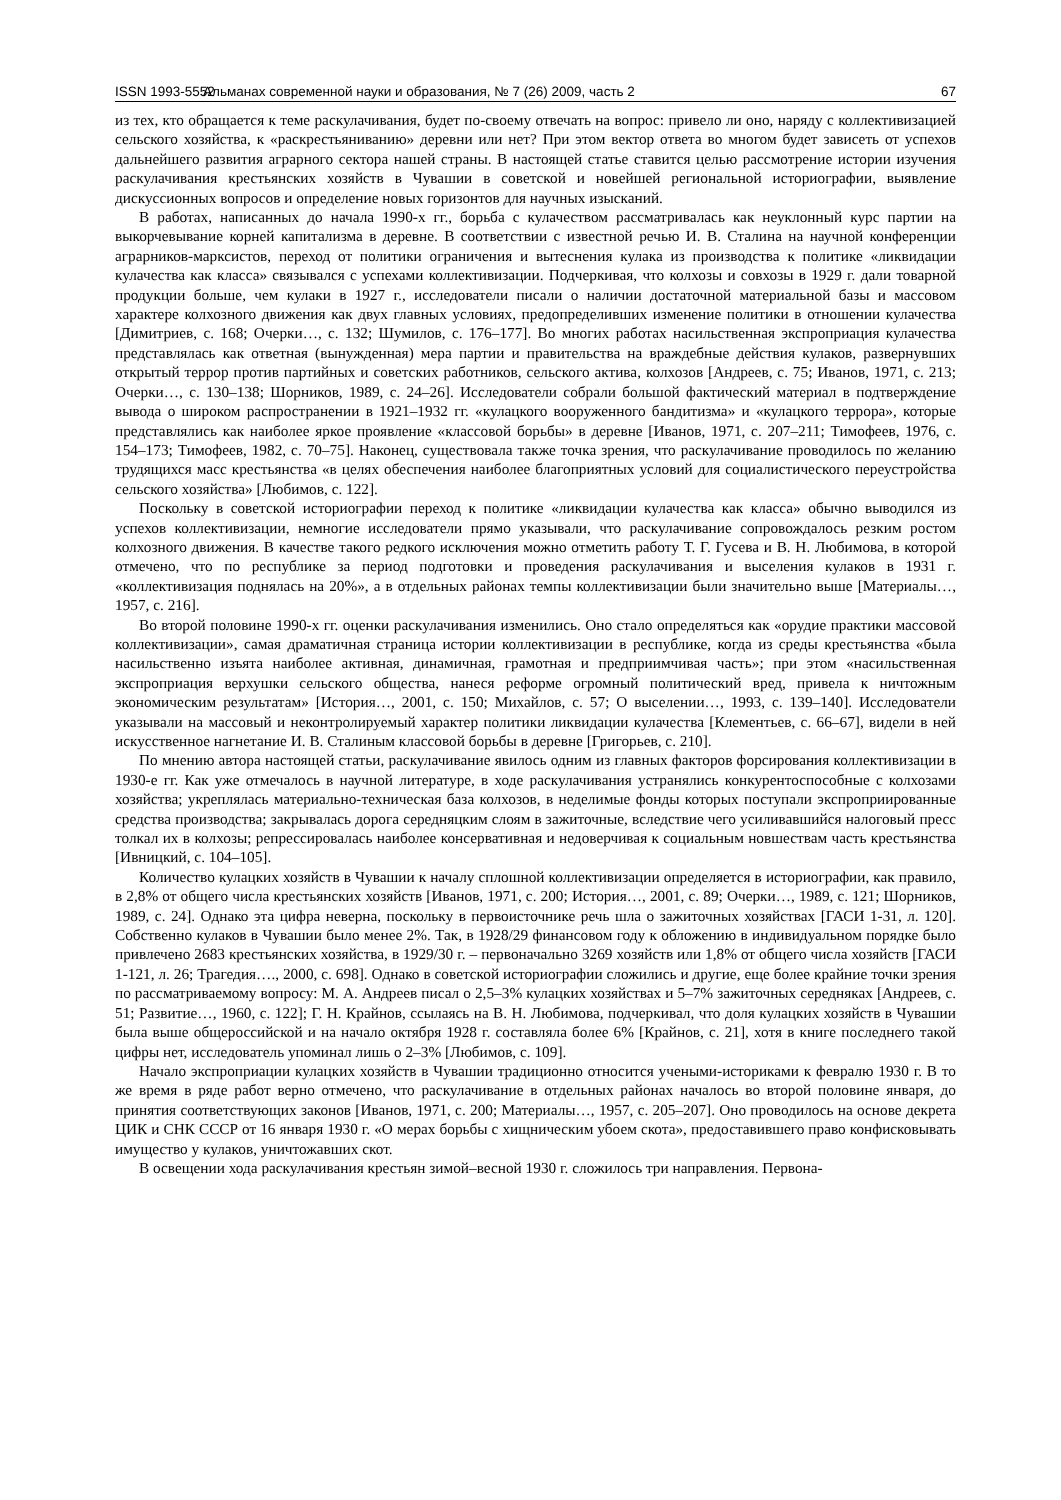ISSN 1993-5552 Альманах современной науки и образования, № 7 (26) 2009, часть 2 67
из тех, кто обращается к теме раскулачивания, будет по-своему отвечать на вопрос: привело ли оно, наряду с коллективизацией сельского хозяйства, к «раскрестьяниванию» деревни или нет? При этом вектор ответа во многом будет зависеть от успехов дальнейшего развития аграрного сектора нашей страны. В настоящей статье ставится целью рассмотрение истории изучения раскулачивания крестьянских хозяйств в Чувашии в советской и новейшей региональной историографии, выявление дискуссионных вопросов и определение новых горизонтов для научных изысканий.
В работах, написанных до начала 1990-х гг., борьба с кулачеством рассматривалась как неуклонный курс партии на выкорчевывание корней капитализма в деревне. В соответствии с известной речью И. В. Сталина на научной конференции аграрников-марксистов, переход от политики ограничения и вытеснения кулака из производства к политике «ликвидации кулачества как класса» связывался с успехами коллективизации. Подчеркивая, что колхозы и совхозы в 1929 г. дали товарной продукции больше, чем кулаки в 1927 г., исследователи писали о наличии достаточной материальной базы и массовом характере колхозного движения как двух главных условиях, предопределивших изменение политики в отношении кулачества [Димитриев, с. 168; Очерки…, с. 132; Шумилов, с. 176–177]. Во многих работах насильственная экспроприация кулачества представлялась как ответная (вынужденная) мера партии и правительства на враждебные действия кулаков, развернувших открытый террор против партийных и советских работников, сельского актива, колхозов [Андреев, с. 75; Иванов, 1971, с. 213; Очерки…, с. 130–138; Шорников, 1989, с. 24–26]. Исследователи собрали большой фактический материал в подтверждение вывода о широком распространении в 1921–1932 гг. «кулацкого вооруженного бандитизма» и «кулацкого террора», которые представлялись как наиболее яркое проявление «классовой борьбы» в деревне [Иванов, 1971, с. 207–211; Тимофеев, 1976, с. 154–173; Тимофеев, 1982, с. 70–75]. Наконец, существовала также точка зрения, что раскулачивание проводилось по желанию трудящихся масс крестьянства «в целях обеспечения наиболее благоприятных условий для социалистического переустройства сельского хозяйства» [Любимов, с. 122].
Поскольку в советской историографии переход к политике «ликвидации кулачества как класса» обычно выводился из успехов коллективизации, немногие исследователи прямо указывали, что раскулачивание сопровождалось резким ростом колхозного движения. В качестве такого редкого исключения можно отметить работу Т. Г. Гусева и В. Н. Любимова, в которой отмечено, что по республике за период подготовки и проведения раскулачивания и выселения кулаков в 1931 г. «коллективизация поднялась на 20%», а в отдельных районах темпы коллективизации были значительно выше [Материалы…, 1957, с. 216].
Во второй половине 1990-х гг. оценки раскулачивания изменились. Оно стало определяться как «орудие практики массовой коллективизации», самая драматичная страница истории коллективизации в республике, когда из среды крестьянства «была насильственно изъята наиболее активная, динамичная, грамотная и предприимчивая часть»; при этом «насильственная экспроприация верхушки сельского общества, нанеся реформе огромный политический вред, привела к ничтожным экономическим результатам» [История…, 2001, с. 150; Михайлов, с. 57; О выселении…, 1993, с. 139–140]. Исследователи указывали на массовый и неконтролируемый характер политики ликвидации кулачества [Клементьев, с. 66–67], видели в ней искусственное нагнетание И. В. Сталиным классовой борьбы в деревне [Григорьев, с. 210].
По мнению автора настоящей статьи, раскулачивание явилось одним из главных факторов форсирования коллективизации в 1930-е гг. Как уже отмечалось в научной литературе, в ходе раскулачивания устранялись конкурентоспособные с колхозами хозяйства; укреплялась материально-техническая база колхозов, в неделимые фонды которых поступали экспроприированные средства производства; закрывалась дорога середняцким слоям в зажиточные, вследствие чего усиливавшийся налоговый пресс толкал их в колхозы; репрессировалась наиболее консервативная и недоверчивая к социальным новшествам часть крестьянства [Ивницкий, с. 104–105].
Количество кулацких хозяйств в Чувашии к началу сплошной коллективизации определяется в историографии, как правило, в 2,8% от общего числа крестьянских хозяйств [Иванов, 1971, с. 200; История…, 2001, с. 89; Очерки…, 1989, с. 121; Шорников, 1989, с. 24]. Однако эта цифра неверна, поскольку в первоисточнике речь шла о зажиточных хозяйствах [ГАСИ 1-31, л. 120]. Собственно кулаков в Чувашии было менее 2%. Так, в 1928/29 финансовом году к обложению в индивидуальном порядке было привлечено 2683 крестьянских хозяйства, в 1929/30 г. – первоначально 3269 хозяйств или 1,8% от общего числа хозяйств [ГАСИ 1-121, л. 26; Трагедия…., 2000, с. 698]. Однако в советской историографии сложились и другие, еще более крайние точки зрения по рассматриваемому вопросу: М. А. Андреев писал о 2,5–3% кулацких хозяйствах и 5–7% зажиточных середняках [Андреев, с. 51; Развитие…, 1960, с. 122]; Г. Н. Крайнов, ссылаясь на В. Н. Любимова, подчеркивал, что доля кулацких хозяйств в Чувашии была выше общероссийской и на начало октября 1928 г. составляла более 6% [Крайнов, с. 21], хотя в книге последнего такой цифры нет, исследователь упоминал лишь о 2–3% [Любимов, с. 109].
Начало экспроприации кулацких хозяйств в Чувашии традиционно относится учеными-историками к февралю 1930 г. В то же время в ряде работ верно отмечено, что раскулачивание в отдельных районах началось во второй половине января, до принятия соответствующих законов [Иванов, 1971, с. 200; Материалы…, 1957, с. 205–207]. Оно проводилось на основе декрета ЦИК и СНК СССР от 16 января 1930 г. «О мерах борьбы с хищническим убоем скота», предоставившего право конфисковывать имущество у кулаков, уничтожавших скот.
В освещении хода раскулачивания крестьян зимой–весной 1930 г. сложилось три направления. Первона-